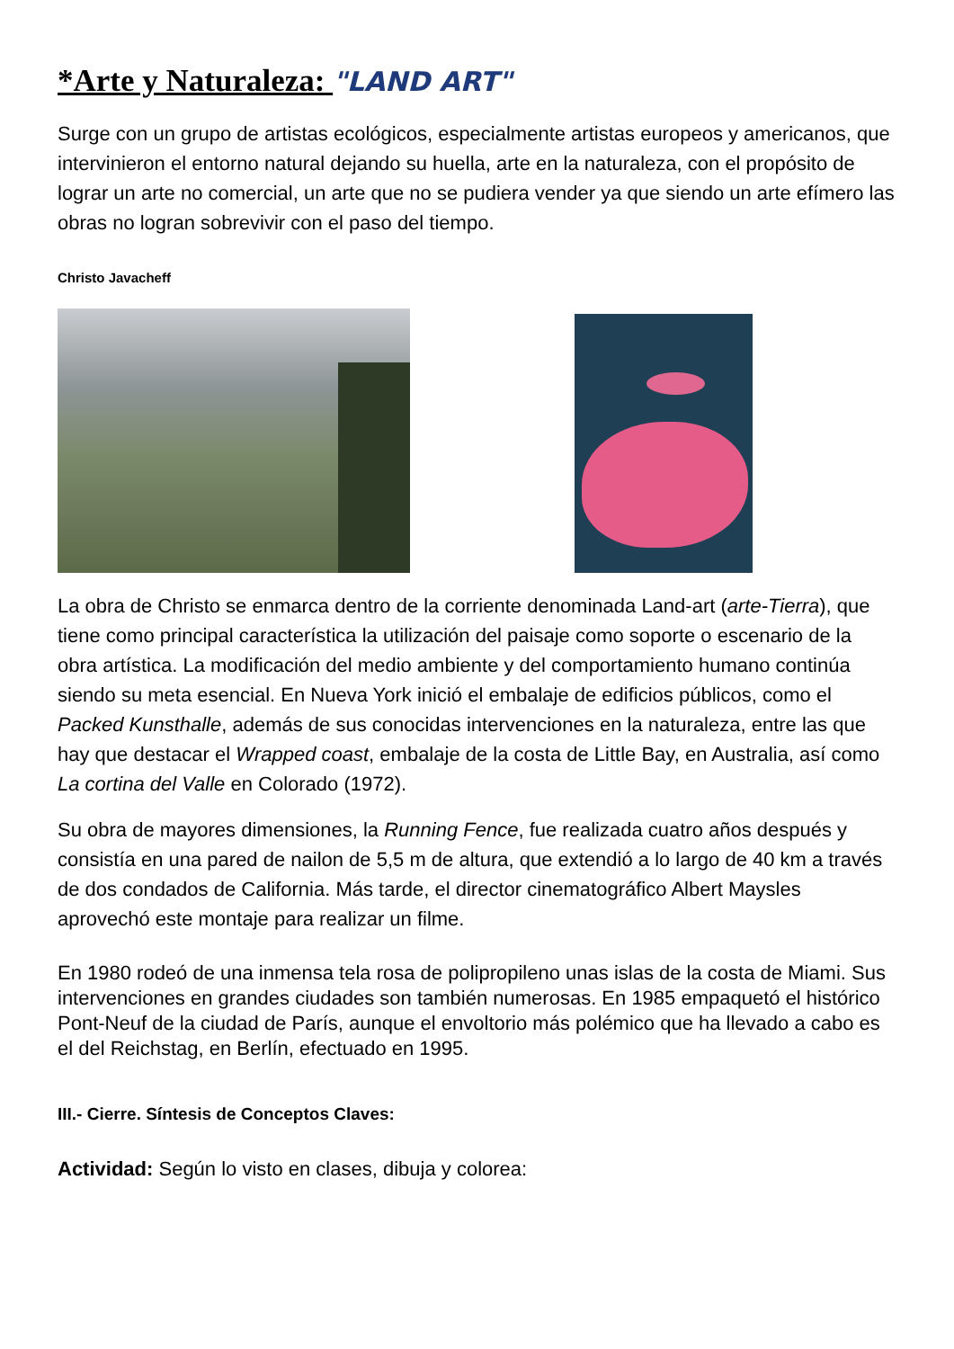*Arte y Naturaleza: "LAND ART"
Surge con un grupo de artistas ecológicos, especialmente artistas europeos y americanos, que intervinieron el entorno natural dejando su huella, arte en la naturaleza, con el propósito de lograr un arte no comercial, un arte que no se pudiera vender ya que siendo un arte efímero las obras no logran sobrevivir con el paso del tiempo.
Christo Javacheff
La obra de Christo se enmarca dentro de la corriente denominada Land-art (arte-Tierra), que tiene como principal característica la utilización del paisaje como soporte o escenario de la obra artística. La modificación del medio ambiente y del comportamiento humano continúa siendo su meta esencial. En Nueva York inició el embalaje de edificios públicos, como el Packed Kunsthalle, además de sus conocidas intervenciones en la naturaleza, entre las que hay que destacar el Wrapped coast, embalaje de la costa de Little Bay, en Australia, así como La cortina del Valle en Colorado (1972).
Su obra de mayores dimensiones, la Running Fence, fue realizada cuatro años después y consistía en una pared de nailon de 5,5 m de altura, que extendió a lo largo de 40 km a través de dos condados de California. Más tarde, el director cinematográfico Albert Maysles aprovechó este montaje para realizar un filme.
En 1980 rodeó de una inmensa tela rosa de polipropileno unas islas de la costa de Miami. Sus intervenciones en grandes ciudades son también numerosas. En 1985 empaquetó el histórico Pont-Neuf de la ciudad de París, aunque el envoltorio más polémico que ha llevado a cabo es el del Reichstag, en Berlín, efectuado en 1995.
III.- Cierre. Síntesis de Conceptos Claves:
Actividad: Según lo visto en clases, dibuja y colorea: